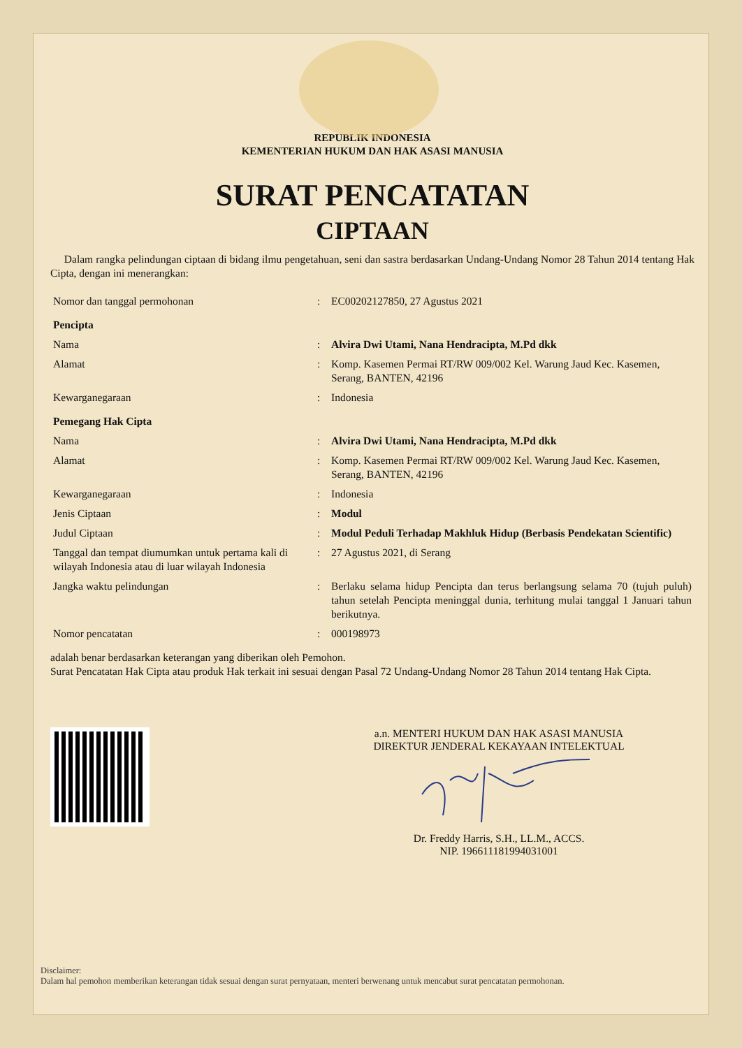REPUBLIK INDONESIA
KEMENTERIAN HUKUM DAN HAK ASASI MANUSIA
SURAT PENCATATAN
CIPTAAN
Dalam rangka pelindungan ciptaan di bidang ilmu pengetahuan, seni dan sastra berdasarkan Undang-Undang Nomor 28 Tahun 2014 tentang Hak Cipta, dengan ini menerangkan:
| Nomor dan tanggal permohonan | : | EC00202127850, 27 Agustus 2021 |
| Pencipta | | |
| Nama | : | Alvira Dwi Utami, Nana Hendracipta, M.Pd dkk |
| Alamat | : | Komp. Kasemen Permai RT/RW 009/002 Kel. Warung Jaud Kec. Kasemen, Serang, BANTEN, 42196 |
| Kewarganegaraan | : | Indonesia |
| Pemegang Hak Cipta | | |
| Nama | : | Alvira Dwi Utami, Nana Hendracipta, M.Pd dkk |
| Alamat | : | Komp. Kasemen Permai RT/RW 009/002 Kel. Warung Jaud Kec. Kasemen, Serang, BANTEN, 42196 |
| Kewarganegaraan | : | Indonesia |
| Jenis Ciptaan | : | Modul |
| Judul Ciptaan | : | Modul Peduli Terhadap Makhluk Hidup (Berbasis Pendekatan Scientific) |
| Tanggal dan tempat diumumkan untuk pertama kali di wilayah Indonesia atau di luar wilayah Indonesia | : | 27 Agustus 2021, di Serang |
| Jangka waktu pelindungan | : | Berlaku selama hidup Pencipta dan terus berlangsung selama 70 (tujuh puluh) tahun setelah Pencipta meninggal dunia, terhitung mulai tanggal 1 Januari tahun berikutnya. |
| Nomor pencatatan | : | 000198973 |
adalah benar berdasarkan keterangan yang diberikan oleh Pemohon.
Surat Pencatatan Hak Cipta atau produk Hak terkait ini sesuai dengan Pasal 72 Undang-Undang Nomor 28 Tahun 2014 tentang Hak Cipta.
a.n. MENTERI HUKUM DAN HAK ASASI MANUSIA
DIREKTUR JENDERAL KEKAYAAN INTELEKTUAL
Dr. Freddy Harris, S.H., LL.M., ACCS.
NIP. 196611181994031001
Disclaimer:
Dalam hal pemohon memberikan keterangan tidak sesuai dengan surat pernyataan, menteri berwenang untuk mencabut surat pencatatan permohonan.